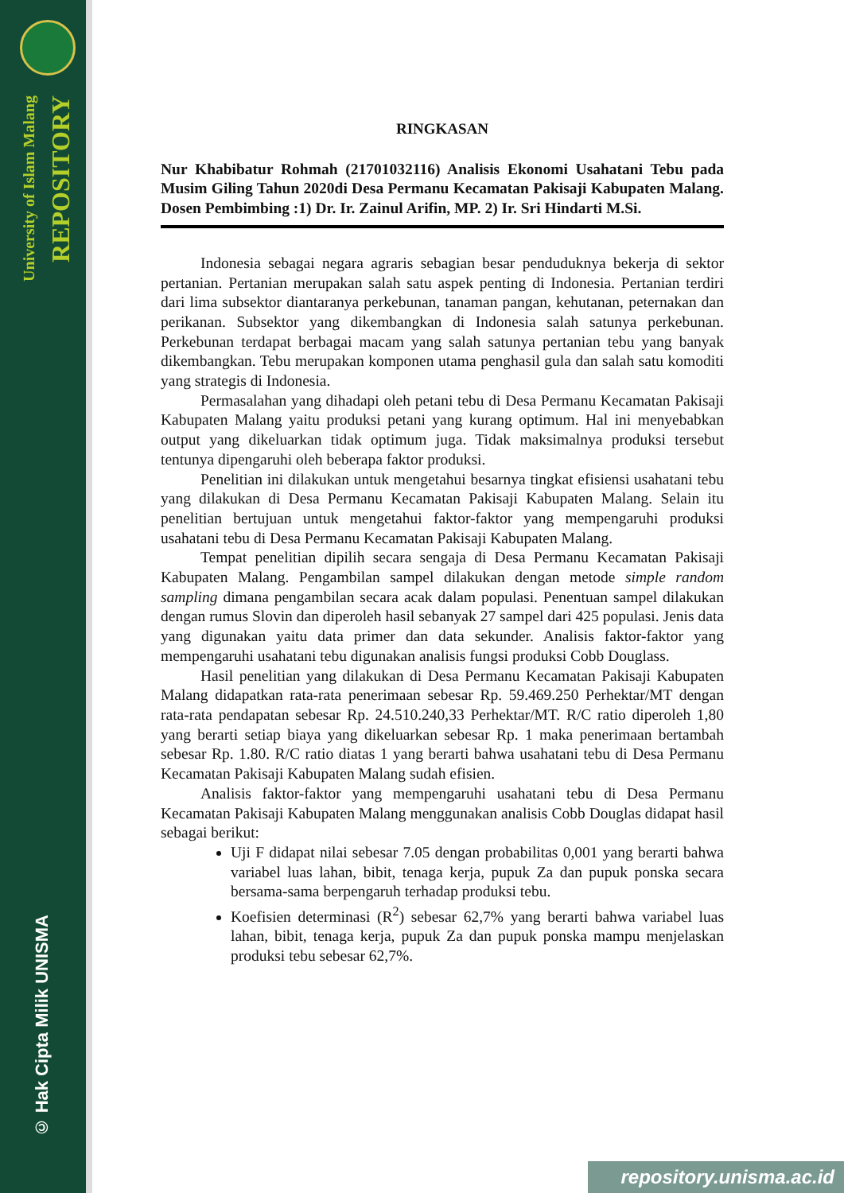University of Islam Malang
REPOSITORY
© Hak Cipta Milik UNISMA
RINGKASAN
Nur Khabibatur Rohmah (21701032116) Analisis Ekonomi Usahatani Tebu pada Musim Giling Tahun 2020di Desa Permanu Kecamatan Pakisaji Kabupaten Malang. Dosen Pembimbing :1) Dr. Ir. Zainul Arifin, MP. 2) Ir. Sri Hindarti M.Si.
Indonesia sebagai negara agraris sebagian besar penduduknya bekerja di sektor pertanian. Pertanian merupakan salah satu aspek penting di Indonesia. Pertanian terdiri dari lima subsektor diantaranya perkebunan, tanaman pangan, kehutanan, peternakan dan perikanan. Subsektor yang dikembangkan di Indonesia salah satunya perkebunan. Perkebunan terdapat berbagai macam yang salah satunya pertanian tebu yang banyak dikembangkan. Tebu merupakan komponen utama penghasil gula dan salah satu komoditi yang strategis di Indonesia.
Permasalahan yang dihadapi oleh petani tebu di Desa Permanu Kecamatan Pakisaji Kabupaten Malang yaitu produksi petani yang kurang optimum. Hal ini menyebabkan output yang dikeluarkan tidak optimum juga. Tidak maksimalnya produksi tersebut tentunya dipengaruhi oleh beberapa faktor produksi.
Penelitian ini dilakukan untuk mengetahui besarnya tingkat efisiensi usahatani tebu yang dilakukan di Desa Permanu Kecamatan Pakisaji Kabupaten Malang. Selain itu penelitian bertujuan untuk mengetahui faktor-faktor yang mempengaruhi produksi usahatani tebu di Desa Permanu Kecamatan Pakisaji Kabupaten Malang.
Tempat penelitian dipilih secara sengaja di Desa Permanu Kecamatan Pakisaji Kabupaten Malang. Pengambilan sampel dilakukan dengan metode simple random sampling dimana pengambilan secara acak dalam populasi. Penentuan sampel dilakukan dengan rumus Slovin dan diperoleh hasil sebanyak 27 sampel dari 425 populasi. Jenis data yang digunakan yaitu data primer dan data sekunder. Analisis faktor-faktor yang mempengaruhi usahatani tebu digunakan analisis fungsi produksi Cobb Douglass.
Hasil penelitian yang dilakukan di Desa Permanu Kecamatan Pakisaji Kabupaten Malang didapatkan rata-rata penerimaan sebesar Rp. 59.469.250 Perhektar/MT dengan rata-rata pendapatan sebesar Rp. 24.510.240,33 Perhektar/MT. R/C ratio diperoleh 1,80 yang berarti setiap biaya yang dikeluarkan sebesar Rp. 1 maka penerimaan bertambah sebesar Rp. 1.80. R/C ratio diatas 1 yang berarti bahwa usahatani tebu di Desa Permanu Kecamatan Pakisaji Kabupaten Malang sudah efisien.
Analisis faktor-faktor yang mempengaruhi usahatani tebu di Desa Permanu Kecamatan Pakisaji Kabupaten Malang menggunakan analisis Cobb Douglas didapat hasil sebagai berikut:
Uji F didapat nilai sebesar 7.05 dengan probabilitas 0,001 yang berarti bahwa variabel luas lahan, bibit, tenaga kerja, pupuk Za dan pupuk ponska secara bersama-sama berpengaruh terhadap produksi tebu.
Koefisien determinasi (R<sup>2</sup>) sebesar 62,7% yang berarti bahwa variabel luas lahan, bibit, tenaga kerja, pupuk Za dan pupuk ponska mampu menjelaskan produksi tebu sebesar 62,7%.
repository.unisma.ac.id